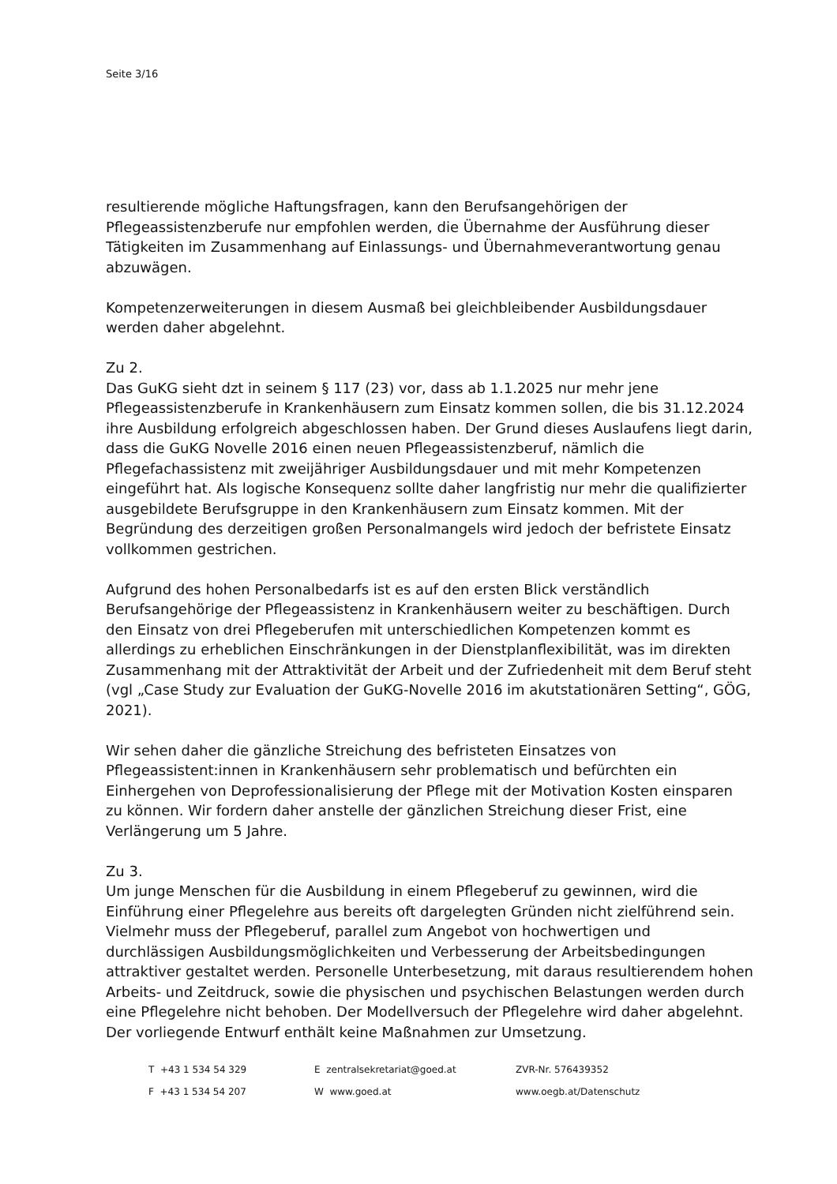Seite 3/16
resultierende mögliche Haftungsfragen, kann den Berufsangehörigen der Pflegeassistenzberufe nur empfohlen werden, die Übernahme der Ausführung dieser Tätigkeiten im Zusammenhang auf Einlassungs- und Übernahmeverantwortung genau abzuwägen.
Kompetenzerweiterungen in diesem Ausmaß bei gleichbleibender Ausbildungsdauer werden daher abgelehnt.
Zu 2.
Das GuKG sieht dzt in seinem § 117 (23) vor, dass ab 1.1.2025 nur mehr jene Pflegeassistenzberufe in Krankenhäusern zum Einsatz kommen sollen, die bis 31.12.2024 ihre Ausbildung erfolgreich abgeschlossen haben. Der Grund dieses Auslaufens liegt darin, dass die GuKG Novelle 2016 einen neuen Pflegeassistenzberuf, nämlich die Pflegefachassistenz mit zweijähriger Ausbildungsdauer und mit mehr Kompetenzen eingeführt hat. Als logische Konsequenz sollte daher langfristig nur mehr die qualifizierter ausgebildete Berufsgruppe in den Krankenhäusern zum Einsatz kommen. Mit der Begründung des derzeitigen großen Personalmangels wird jedoch der befristete Einsatz vollkommen gestrichen.
Aufgrund des hohen Personalbedarfs ist es auf den ersten Blick verständlich Berufsangehörige der Pflegeassistenz in Krankenhäusern weiter zu beschäftigen. Durch den Einsatz von drei Pflegeberufen mit unterschiedlichen Kompetenzen kommt es allerdings zu erheblichen Einschränkungen in der Dienstplanflexibilität, was im direkten Zusammenhang mit der Attraktivität der Arbeit und der Zufriedenheit mit dem Beruf steht (vgl „Case Study zur Evaluation der GuKG-Novelle 2016 im akutstationären Setting“, GÖG, 2021).
Wir sehen daher die gänzliche Streichung des befristeten Einsatzes von Pflegeassistent:innen in Krankenhäusern sehr problematisch und befürchten ein Einhergehen von Deprofessionalisierung der Pflege mit der Motivation Kosten einsparen zu können. Wir fordern daher anstelle der gänzlichen Streichung dieser Frist, eine Verlängerung um 5 Jahre.
Zu 3.
Um junge Menschen für die Ausbildung in einem Pflegeberuf zu gewinnen, wird die Einführung einer Pflegelehre aus bereits oft dargelegten Gründen nicht zielführend sein. Vielmehr muss der Pflegeberuf, parallel zum Angebot von hochwertigen und durchlässigen Ausbildungsmöglichkeiten und Verbesserung der Arbeitsbedingungen attraktiver gestaltet werden. Personelle Unterbesetzung, mit daraus resultierendem hohen Arbeits- und Zeitdruck, sowie die physischen und psychischen Belastungen werden durch eine Pflegelehre nicht behoben. Der Modellversuch der Pflegelehre wird daher abgelehnt. Der vorliegende Entwurf enthält keine Maßnahmen zur Umsetzung.
T +43 1 534 54 329
E zentralsekretariat@goed.at
ZVR-Nr. 576439352
F +43 1 534 54 207
W www.goed.at
www.oegb.at/Datenschutz